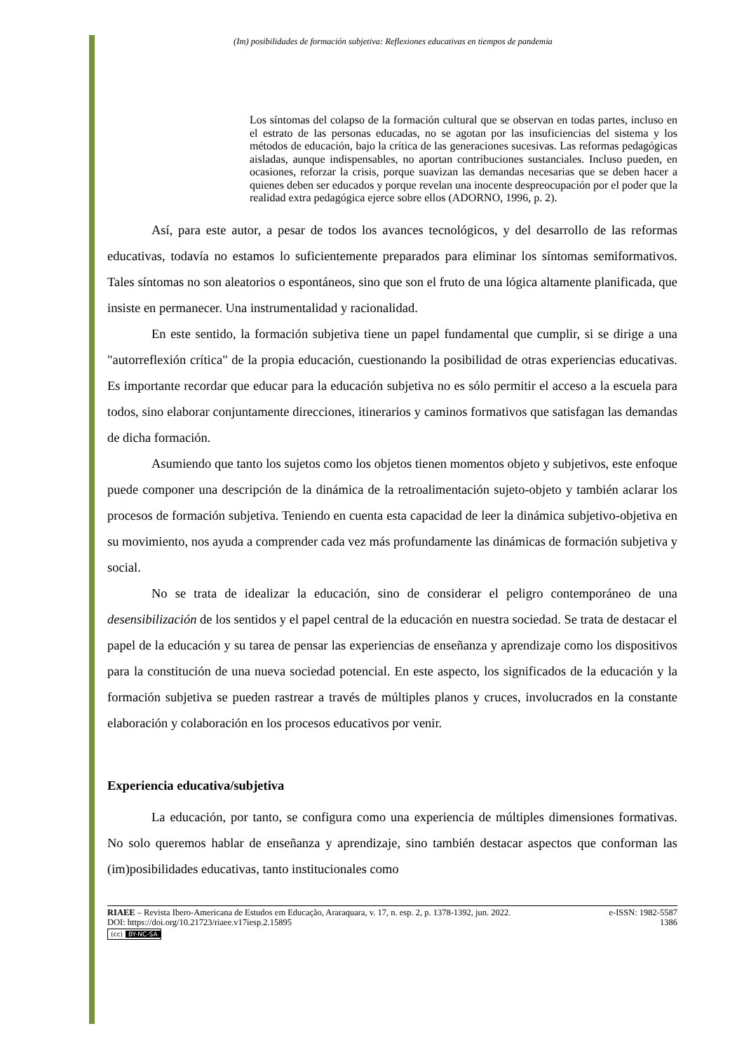(Im) posibilidades de formación subjetiva: Reflexiones educativas en tiempos de pandemia
Los síntomas del colapso de la formación cultural que se observan en todas partes, incluso en el estrato de las personas educadas, no se agotan por las insuficiencias del sistema y los métodos de educación, bajo la crítica de las generaciones sucesivas. Las reformas pedagógicas aisladas, aunque indispensables, no aportan contribuciones sustanciales. Incluso pueden, en ocasiones, reforzar la crisis, porque suavizan las demandas necesarias que se deben hacer a quienes deben ser educados y porque revelan una inocente despreocupación por el poder que la realidad extra pedagógica ejerce sobre ellos (ADORNO, 1996, p. 2).
Así, para este autor, a pesar de todos los avances tecnológicos, y del desarrollo de las reformas educativas, todavía no estamos lo suficientemente preparados para eliminar los síntomas semiformativos. Tales síntomas no son aleatorios o espontáneos, sino que son el fruto de una lógica altamente planificada, que insiste en permanecer. Una instrumentalidad y racionalidad.
En este sentido, la formación subjetiva tiene un papel fundamental que cumplir, si se dirige a una "autorreflexión crítica" de la propia educación, cuestionando la posibilidad de otras experiencias educativas. Es importante recordar que educar para la educación subjetiva no es sólo permitir el acceso a la escuela para todos, sino elaborar conjuntamente direcciones, itinerarios y caminos formativos que satisfagan las demandas de dicha formación.
Asumiendo que tanto los sujetos como los objetos tienen momentos objeto y subjetivos, este enfoque puede componer una descripción de la dinámica de la retroalimentación sujeto-objeto y también aclarar los procesos de formación subjetiva. Teniendo en cuenta esta capacidad de leer la dinámica subjetivo-objetiva en su movimiento, nos ayuda a comprender cada vez más profundamente las dinámicas de formación subjetiva y social.
No se trata de idealizar la educación, sino de considerar el peligro contemporáneo de una desensibilización de los sentidos y el papel central de la educación en nuestra sociedad. Se trata de destacar el papel de la educación y su tarea de pensar las experiencias de enseñanza y aprendizaje como los dispositivos para la constitución de una nueva sociedad potencial. En este aspecto, los significados de la educación y la formación subjetiva se pueden rastrear a través de múltiples planos y cruces, involucrados en la constante elaboración y colaboración en los procesos educativos por venir.
Experiencia educativa/subjetiva
La educación, por tanto, se configura como una experiencia de múltiples dimensiones formativas. No solo queremos hablar de enseñanza y aprendizaje, sino también destacar aspectos que conforman las (im)posibilidades educativas, tanto institucionales como
RIAEE – Revista Ibero-Americana de Estudos em Educação, Araraquara, v. 17, n. esp. 2, p. 1378-1392, jun. 2022. e-ISSN: 1982-5587
DOI: https://doi.org/10.21723/riaee.v17iesp.2.15895 1386
(cc) BY-NC-SA